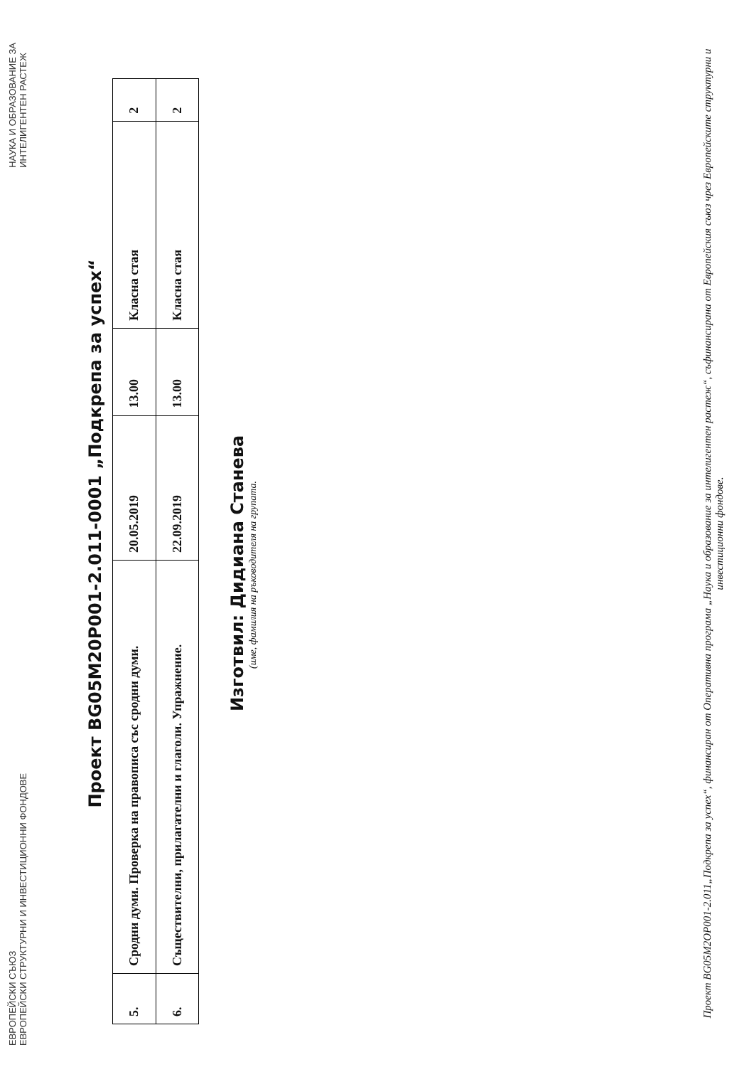ЕВРОПЕЙСКИ СЪЮЗ
ЕВРОПЕЙСКИ СТРУКТУРНИ И ИНВЕСТИЦИОННИ ФОНДОВЕ
НАУКА И ОБРАЗОВАНИЕ ЗА
ИНТЕЛИГЕНТЕН РАСТЕЖ
Проект BG05M20P001-2.011-0001 „Подкрепа за успех“
| 5. | Сродни думи. Проверка на правописа със сродни думи. | 20.05.2019 | 13.00 | Класна стая | 2 |
| 6. | Съществителни, прилагателни и глаголи. Упражнение. | 22.09.2019 | 13.00 | Класна стая | 2 |
Изготвил: Дидиана Станева
(име, фамилия на ръководителя на групата.
Проект BG05M2OP001-2.011„Подкрепа за успех“, финансиран от Оперативна програма „Наука и образование за интелигентен растеж“, съфинансирана от Европейския съюз чрез Европейските структурни и инвестиционни фондове.